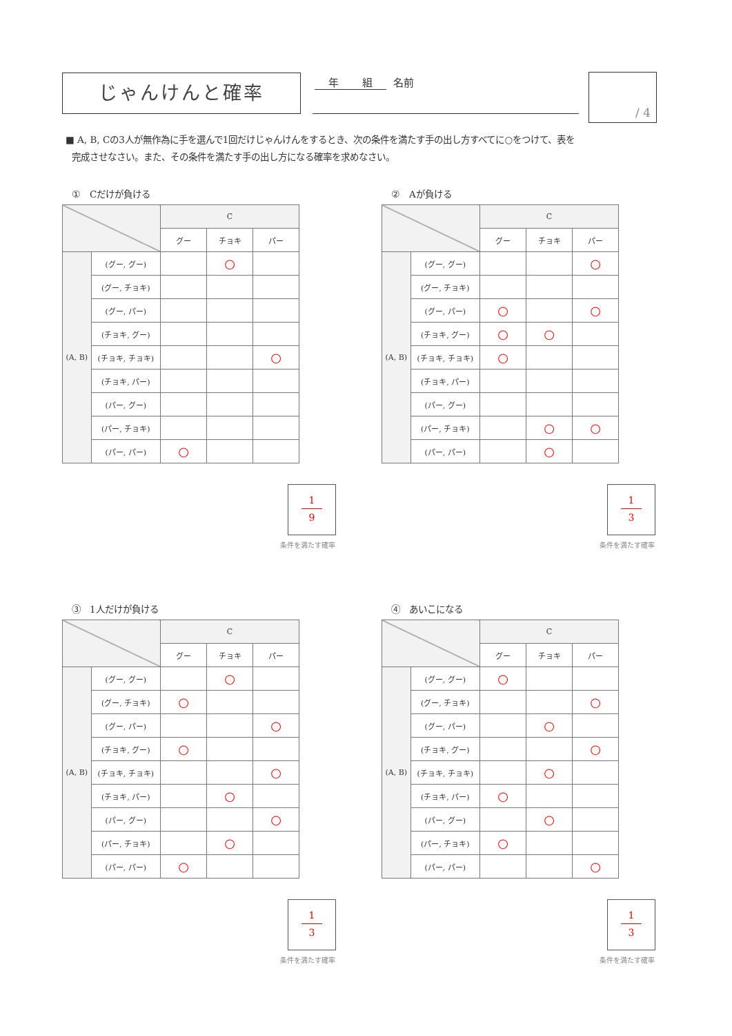じゃんけんと確率 年 組 名前 / 4
■ A, B, Cの3人が無作為に手を選んで1回だけじゃんけんをするとき、次の条件を満たす手の出し方すべてに○をつけて、表を
完成させなさい。また、その条件を満たす手の出し方になる確率を求めなさい。
①　Cだけが負ける
| | | C | | |
| | | グー | チョキ | パー |
| (A, B) | (グー, グー) | | ○ | |
| | (グー, チョキ) | | | |
| | (グー, パー) | | | |
| | (チョキ, グー) | | | |
| | (チョキ, チョキ) | | | ○ |
| | (チョキ, パー) | | | |
| | (パー, グー) | | | |
| | (パー, チョキ) | | | |
| | (パー, パー) | ○ | | |
1
9
条件を満たす確率
②　Aが負ける
| | | C | | |
| | | グー | チョキ | パー |
| (A, B) | (グー, グー) | | | ○ |
| | (グー, チョキ) | | | |
| | (グー, パー) | ○ | | ○ |
| | (チョキ, グー) | ○ | ○ | |
| | (チョキ, チョキ) | ○ | | |
| | (チョキ, パー) | | | |
| | (パー, グー) | | | |
| | (パー, チョキ) | | ○ | ○ |
| | (パー, パー) | | ○ | |
1
3
条件を満たす確率
③　1人だけが負ける
| | | C | | |
| | | グー | チョキ | パー |
| (A, B) | (グー, グー) | | ○ | |
| | (グー, チョキ) | ○ | | |
| | (グー, パー) | | | ○ |
| | (チョキ, グー) | ○ | | |
| | (チョキ, チョキ) | | | ○ |
| | (チョキ, パー) | | ○ | |
| | (パー, グー) | | | ○ |
| | (パー, チョキ) | | ○ | |
| | (パー, パー) | ○ | | |
1
3
条件を満たす確率
④　あいこになる
| | | C | | |
| | | グー | チョキ | パー |
| (A, B) | (グー, グー) | ○ | | |
| | (グー, チョキ) | | | ○ |
| | (グー, パー) | | ○ | |
| | (チョキ, グー) | | | ○ |
| | (チョキ, チョキ) | | ○ | |
| | (チョキ, パー) | ○ | | |
| | (パー, グー) | | ○ | |
| | (パー, チョキ) | ○ | | |
| | (パー, パー) | | | ○ |
1
3
条件を満たす確率